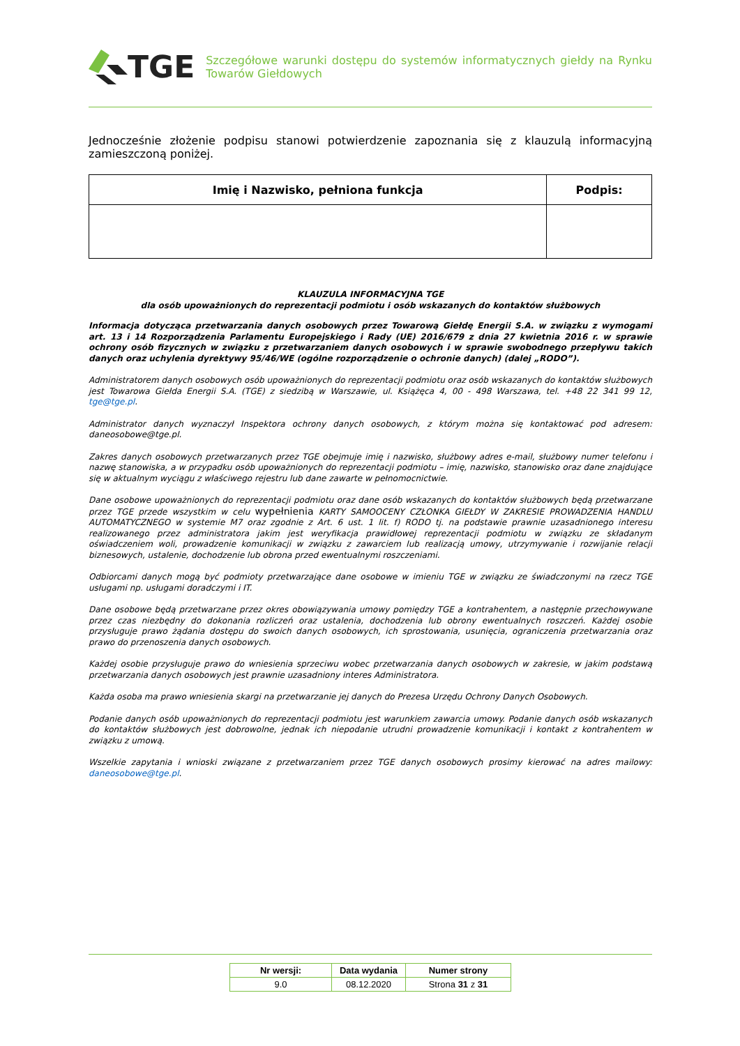TGE
Szczegółowe warunki dostępu do systemów informatycznych giełdy na Rynku Towarów Giełdowych
Jednocześnie złożenie podpisu stanowi potwierdzenie zapoznania się z klauzulą informacyjną zamieszczoną poniżej.
| Imię i Nazwisko, pełniona funkcja | Podpis: |
| --- | --- |
KLAUZULA INFORMACYJNA TGE
dla osób upoważnionych do reprezentacji podmiotu i osób wskazanych do kontaktów służbowych
Informacja dotycząca przetwarzania danych osobowych przez Towarową Giełdę Energii S.A. w związku z wymogami art. 13 i 14 Rozporządzenia Parlamentu Europejskiego i Rady (UE) 2016/679 z dnia 27 kwietnia 2016 r. w sprawie ochrony osób fizycznych w związku z przetwarzaniem danych osobowych i w sprawie swobodnego przepływu takich danych oraz uchylenia dyrektywy 95/46/WE (ogólne rozporządzenie o ochronie danych) (dalej „RODO”).
Administratorem danych osobowych osób upoważnionych do reprezentacji podmiotu oraz osób wskazanych do kontaktów służbowych jest Towarowa Giełda Energii S.A. (TGE) z siedzibą w Warszawie, ul. Książęca 4, 00 - 498 Warszawa, tel. +48 22 341 99 12, tge@tge.pl.
Administrator danych wyznaczył Inspektora ochrony danych osobowych, z którym można się kontaktować pod adresem: daneosobowe@tge.pl.
Zakres danych osobowych przetwarzanych przez TGE obejmuje imię i nazwisko, służbowy adres e-mail, służbowy numer telefonu i nazwę stanowiska, a w przypadku osób upoważnionych do reprezentacji podmiotu – imię, nazwisko, stanowisko oraz dane znajdujące się w aktualnym wyciągu z właściwego rejestru lub dane zawarte w pełnomocnictwie.
Dane osobowe upoważnionych do reprezentacji podmiotu oraz dane osób wskazanych do kontaktów służbowych będą przetwarzane przez TGE przede wszystkim w celu wypełnienia KARTY SAMOOCENY CZŁONKA GIEŁDY W ZAKRESIE PROWADZENIA HANDLU AUTOMATYCZNEGO w systemie M7 oraz zgodnie z Art. 6 ust. 1 lit. f) RODO tj. na podstawie prawnie uzasadnionego interesu realizowanego przez administratora jakim jest weryfikacja prawidłowej reprezentacji podmiotu w związku ze składanym oświadczeniem woli, prowadzenie komunikacji w związku z zawarciem lub realizacją umowy, utrzymywanie i rozwijanie relacji biznesowych, ustalenie, dochodzenie lub obrona przed ewentualnymi roszczeniami.
Odbiorcami danych mogą być podmioty przetwarzające dane osobowe w imieniu TGE w związku ze świadczonymi na rzecz TGE usługami np. usługami doradczymi i IT.
Dane osobowe będą przetwarzane przez okres obowiązywania umowy pomiędzy TGE a kontrahentem, a następnie przechowywane przez czas niezbędny do dokonania rozliczeń oraz ustalenia, dochodzenia lub obrony ewentualnych roszczeń. Każdej osobie przysługuje prawo żądania dostępu do swoich danych osobowych, ich sprostowania, usunięcia, ograniczenia przetwarzania oraz prawo do przenoszenia danych osobowych.
Każdej osobie przysługuje prawo do wniesienia sprzeciwu wobec przetwarzania danych osobowych w zakresie, w jakim podstawą przetwarzania danych osobowych jest prawnie uzasadniony interes Administratora.
Każda osoba ma prawo wniesienia skargi na przetwarzanie jej danych do Prezesa Urzędu Ochrony Danych Osobowych.
Podanie danych osób upoważnionych do reprezentacji podmiotu jest warunkiem zawarcia umowy. Podanie danych osób wskazanych do kontaktów służbowych jest dobrowolne, jednak ich niepodanie utrudni prowadzenie komunikacji i kontakt z kontrahentem w związku z umową.
Wszelkie zapytania i wnioski związane z przetwarzaniem przez TGE danych osobowych prosimy kierować na adres mailowy: daneosobowe@tge.pl.
| Nr wersji: | Data wydania | Numer strony |
| --- | --- | --- |
| 9.0 | 08.12.2020 | Strona 31 z 31 |